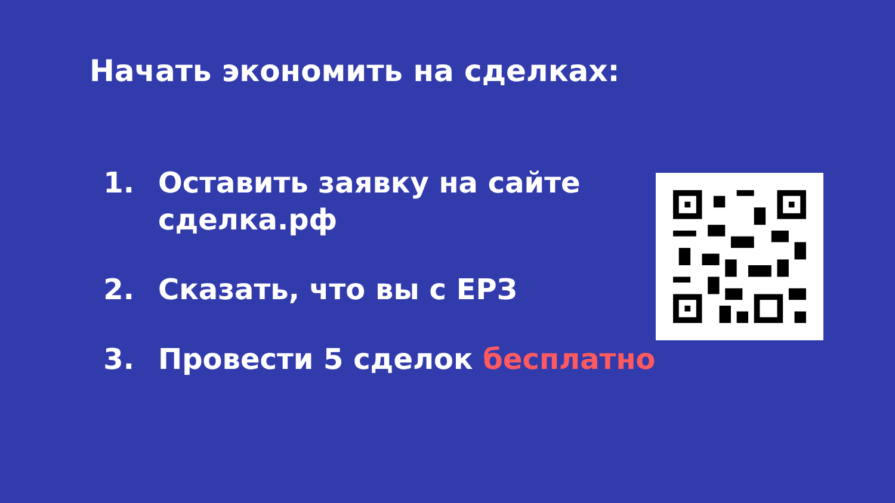Начать экономить на сделках:
1. Оставить заявку на сайте сделка.рф
2. Сказать, что вы с ЕРЗ
3. Провести 5 сделок бесплатно